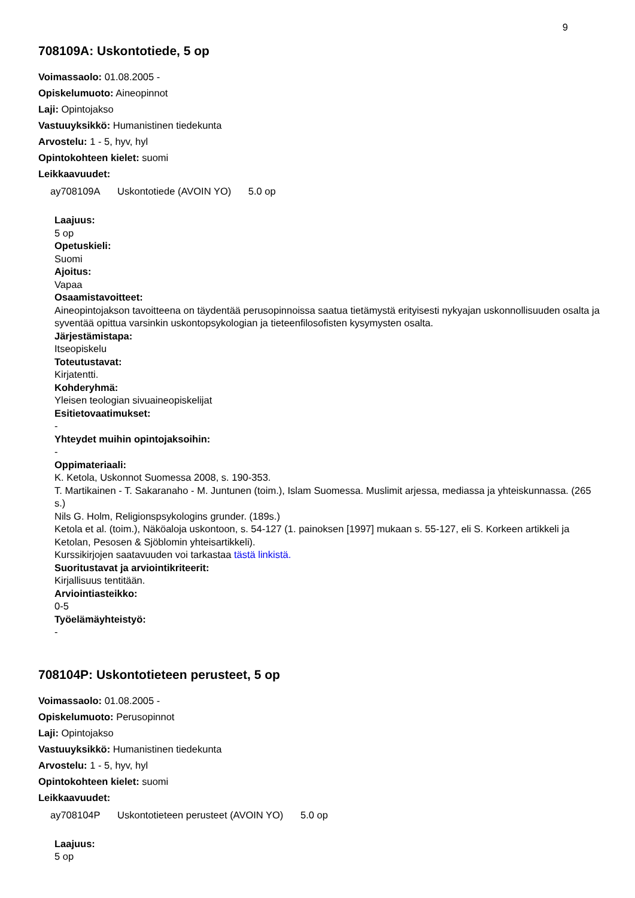9
708109A: Uskontotiede, 5 op
Voimassaolo: 01.08.2005 -
Opiskelumuoto: Aineopinnot
Laji: Opintojakso
Vastuuyksikkö: Humanistinen tiedekunta
Arvostelu: 1 - 5, hyv, hyl
Opintokohteen kielet: suomi
Leikkaavuudet:
ay708109A Uskontotiede (AVOIN YO) 5.0 op
Laajuus:
5 op
Opetuskieli:
Suomi
Ajoitus:
Vapaa
Osaamistavoitteet:
Aineopintojakson tavoitteena on täydentää perusopinnoissa saatua tietämystä erityisesti nykyajan uskonnollisuuden osalta ja syventää opittua varsinkin uskontopsykologian ja tieteenfilosofisten kysymysten osalta.
Järjestämistapa:
Itseopiskelu
Toteutustavat:
Kirjatentti.
Kohderyhmä:
Yleisen teologian sivuaineopiskelijat
Esitietovaatimukset:
-
Yhteydet muihin opintojaksoihin:
-
Oppimateriaali:
K. Ketola, Uskonnot Suomessa 2008, s. 190-353.
T. Martikainen - T. Sakaranaho - M. Juntunen (toim.), Islam Suomessa. Muslimit arjessa, mediassa ja yhteiskunnassa. (265 s.)
Nils G. Holm, Religionspsykologins grunder. (189s.)
Ketola et al. (toim.), Näköaloja uskontoon, s. 54-127 (1. painoksen [1997] mukaan s. 55-127, eli S. Korkeen artikkeli ja Ketolan, Pesosen & Sjöblomin yhteisartikkeli).
Kurssikirjojen saatavuuden voi tarkastaa tästä linkistä.
Suoritustavat ja arviointikriteerit:
Kirjallisuus tentitään.
Arviointiasteikko:
0-5
Työelämäyhteistyö:
-
708104P: Uskontotieteen perusteet, 5 op
Voimassaolo: 01.08.2005 -
Opiskelumuoto: Perusopinnot
Laji: Opintojakso
Vastuuyksikkö: Humanistinen tiedekunta
Arvostelu: 1 - 5, hyv, hyl
Opintokohteen kielet: suomi
Leikkaavuudet:
ay708104P Uskontotieteen perusteet (AVOIN YO) 5.0 op
Laajuus:
5 op